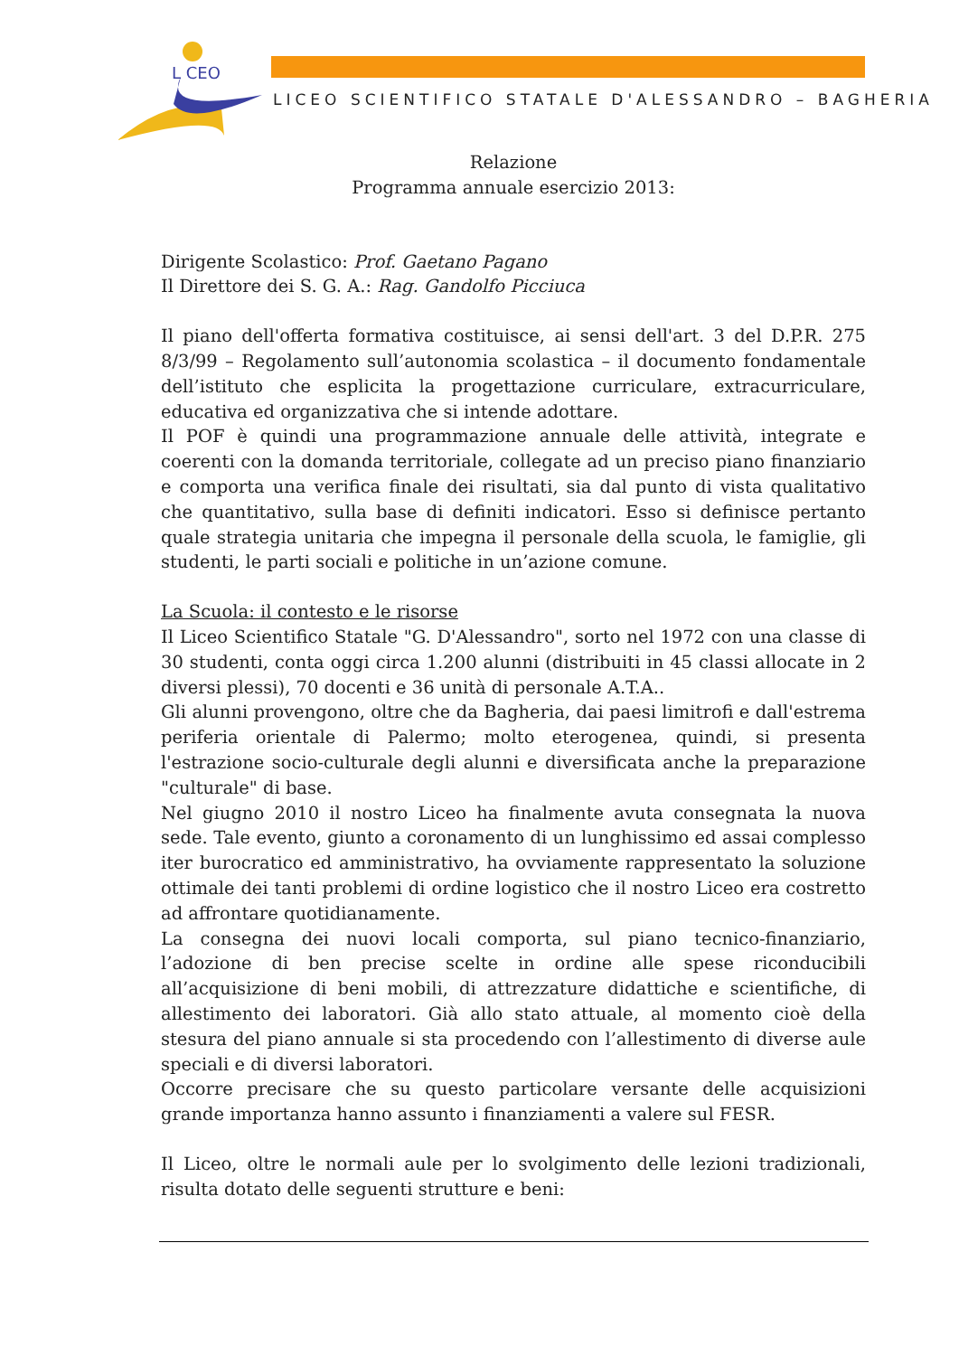L CEO
LICEO SCIENTIFICO STATALE D'ALESSANDRO – BAGHERIA
Relazione
Programma annuale esercizio 2013:
Dirigente Scolastico: Prof. Gaetano Pagano
Il Direttore dei S. G. A.: Rag. Gandolfo Picciuca
Il piano dell'offerta formativa costituisce, ai sensi dell'art. 3 del D.P.R. 275 8/3/99 – Regolamento sull’autonomia scolastica – il documento fondamentale dell’istituto che esplicita la progettazione curriculare, extracurriculare, educativa ed organizzativa che si intende adottare.
Il POF è quindi una programmazione annuale delle attività, integrate e coerenti con la domanda territoriale, collegate ad un preciso piano finanziario e comporta una verifica finale dei risultati, sia dal punto di vista qualitativo che quantitativo, sulla base di definiti indicatori. Esso si definisce pertanto quale strategia unitaria che impegna il personale della scuola, le famiglie, gli studenti, le parti sociali e politiche in un’azione comune.
La Scuola: il contesto e le risorse
Il Liceo Scientifico Statale "G. D'Alessandro", sorto nel 1972 con una classe di 30 studenti, conta oggi circa 1.200 alunni (distribuiti in 45 classi allocate in 2 diversi plessi), 70 docenti e 36 unità di personale A.T.A..
Gli alunni provengono, oltre che da Bagheria, dai paesi limitrofi e dall'estrema periferia orientale di Palermo; molto eterogenea, quindi, si presenta l'estrazione socio-culturale degli alunni e diversificata anche la preparazione "culturale" di base.
Nel giugno 2010 il nostro Liceo ha finalmente avuta consegnata la nuova sede. Tale evento, giunto a coronamento di un lunghissimo ed assai complesso iter burocratico ed amministrativo, ha ovviamente rappresentato la soluzione ottimale dei tanti problemi di ordine logistico che il nostro Liceo era costretto ad affrontare quotidianamente.
La consegna dei nuovi locali comporta, sul piano tecnico-finanziario, l’adozione di ben precise scelte in ordine alle spese riconducibili all’acquisizione di beni mobili, di attrezzature didattiche e scientifiche, di allestimento dei laboratori. Già allo stato attuale, al momento cioè della stesura del piano annuale si sta procedendo con l’allestimento di diverse aule speciali e di diversi laboratori.
Occorre precisare che su questo particolare versante delle acquisizioni grande importanza hanno assunto i finanziamenti a valere sul FESR.
Il Liceo, oltre le normali aule per lo svolgimento delle lezioni tradizionali, risulta dotato delle seguenti strutture e beni: